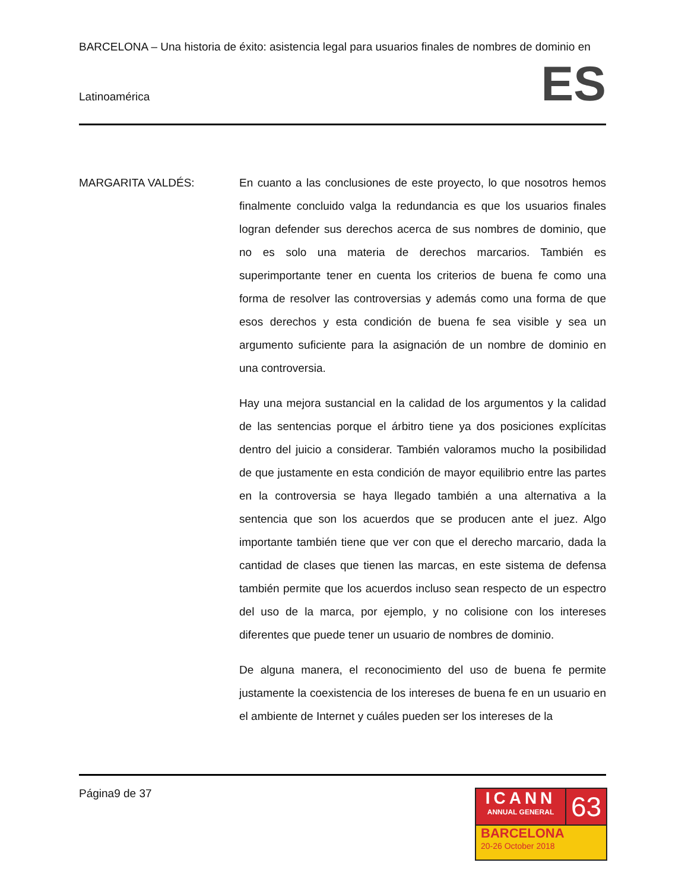BARCELONA – Una historia de éxito: asistencia legal para usuarios finales de nombres de dominio en
Latinoamérica
ES
MARGARITA VALDÉS: En cuanto a las conclusiones de este proyecto, lo que nosotros hemos finalmente concluido valga la redundancia es que los usuarios finales logran defender sus derechos acerca de sus nombres de dominio, que no es solo una materia de derechos marcarios. También es superimportante tener en cuenta los criterios de buena fe como una forma de resolver las controversias y además como una forma de que esos derechos y esta condición de buena fe sea visible y sea un argumento suficiente para la asignación de un nombre de dominio en una controversia.
Hay una mejora sustancial en la calidad de los argumentos y la calidad de las sentencias porque el árbitro tiene ya dos posiciones explícitas dentro del juicio a considerar. También valoramos mucho la posibilidad de que justamente en esta condición de mayor equilibrio entre las partes en la controversia se haya llegado también a una alternativa a la sentencia que son los acuerdos que se producen ante el juez. Algo importante también tiene que ver con que el derecho marcario, dada la cantidad de clases que tienen las marcas, en este sistema de defensa también permite que los acuerdos incluso sean respecto de un espectro del uso de la marca, por ejemplo, y no colisione con los intereses diferentes que puede tener un usuario de nombres de dominio.
De alguna manera, el reconocimiento del uso de buena fe permite justamente la coexistencia de los intereses de buena fe en un usuario en el ambiente de Internet y cuáles pueden ser los intereses de la
Página9 de 37
ICANN
ANNUAL GENERAL
63
BARCELONA
20-26 October 2018